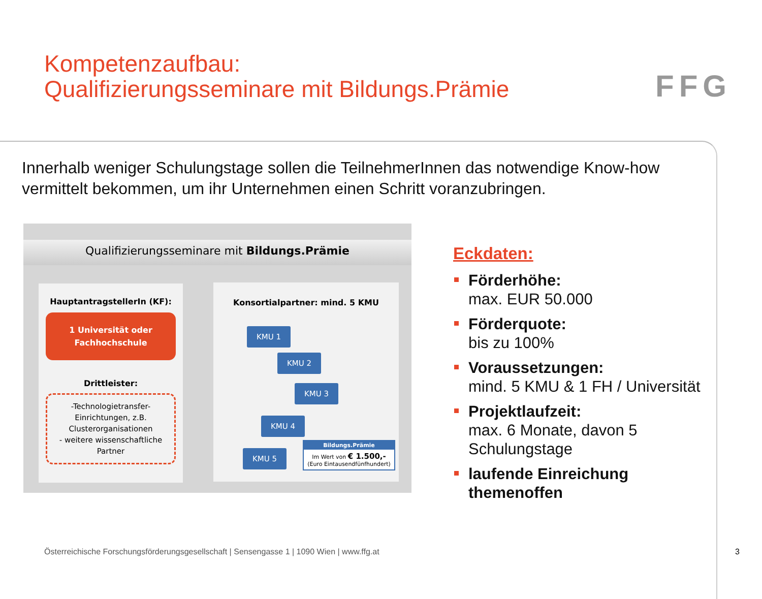Kompetenzaufbau:
Qualifizierungsseminare mit Bildungs.Prämie
FFG
Innerhalb weniger Schulungstage sollen die TeilnehmerInnen das notwendige Know-how vermittelt bekommen, um ihr Unternehmen einen Schritt voranzubringen.
Qualifizierungsseminare mit Bildungs.Prämie
HauptantragstellerIn (KF):
1 Universität oder
Fachhochschule
Drittleister:
-Technologietransfer-Einrichtungen, z.B. Clusterorganisationen
- weitere wissenschaftliche Partner
Konsortialpartner: mind. 5 KMU
KMU 1
KMU 2
KMU 3
KMU 4
KMU 5
Bildungs.Prämie
Im Wert von € 1.500,-
(Euro Eintausendfünfhundert)
Eckdaten:
Förderhöhe:
max. EUR 50.000
Förderquote:
bis zu 100%
Voraussetzungen:
mind. 5 KMU & 1 FH / Universität
Projektlaufzeit:
max. 6 Monate, davon 5
Schulungstage
laufende Einreichung
themenoffen
Österreichische Forschungsförderungsgesellschaft | Sensengasse 1 | 1090 Wien | www.ffg.at
3